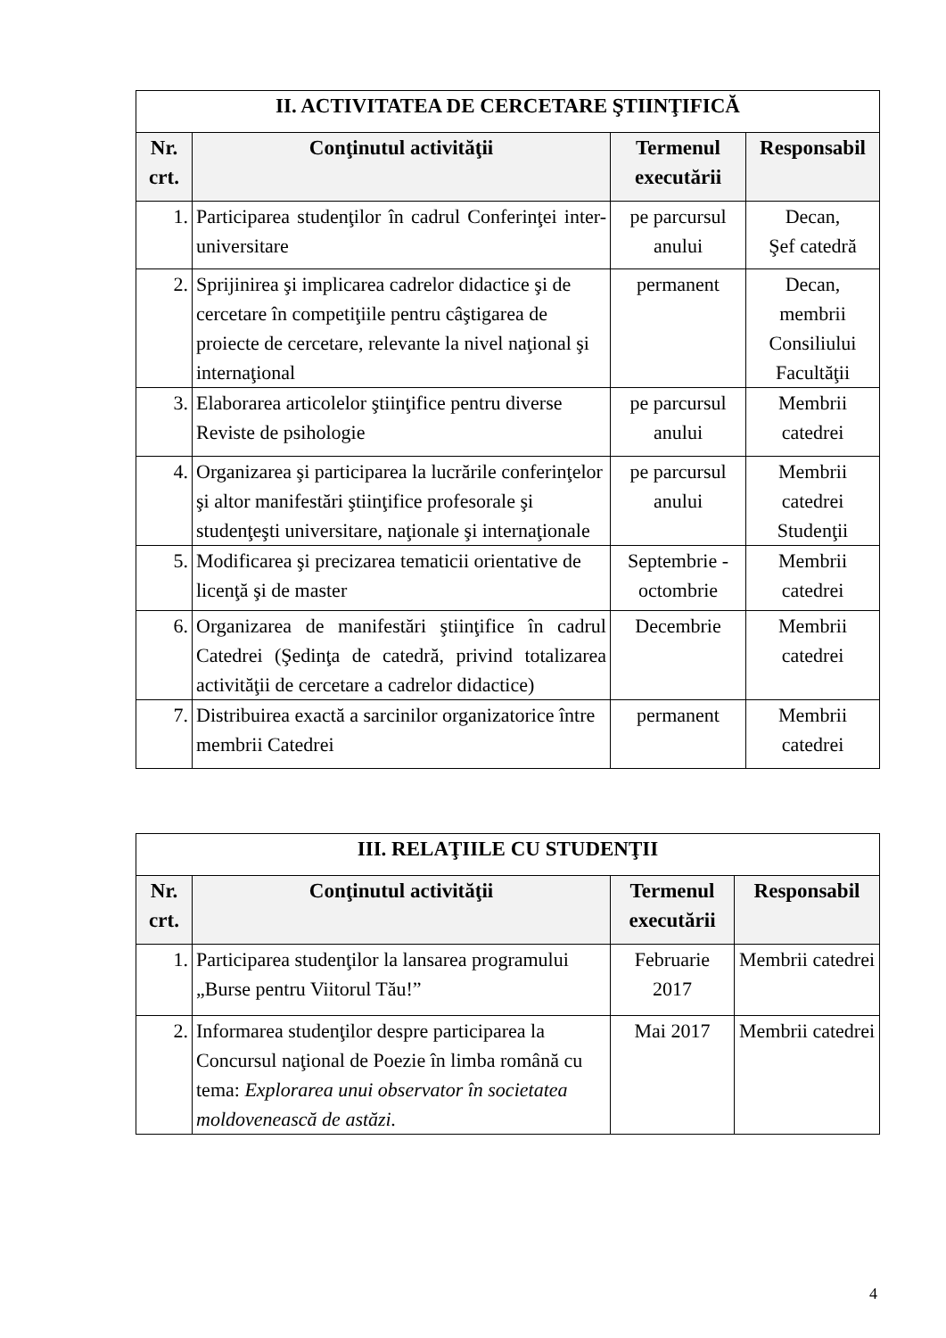| II. ACTIVITATEA DE CERCETARE ŞTIINŢIFICĂ | | | |
| Nr. crt. | Conţinutul activităţii | Termenul executării | Responsabil |
| 1. | Participarea studenţilor în cadrul Conferinţei inter-universitare | pe parcursul anului | Decan, Şef catedră |
| 2. | Sprijinirea şi implicarea cadrelor didactice şi de cercetare în competiţiile pentru câştigarea de proiecte de cercetare, relevante la nivel naţional şi internaţional | permanent | Decan, membrii Consiliului Facultăţii |
| 3. | Elaborarea articolelor ştiinţifice pentru diverse Reviste de psihologie | pe parcursul anului | Membrii catedrei |
| 4. | Organizarea şi participarea la lucrările conferinţelor şi altor manifestări ştiinţifice profesorale şi studenţeşti universitare, naţionale şi internaţionale | pe parcursul anului | Membrii catedrei Studenţii |
| 5. | Modificarea şi precizarea tematicii orientative de licenţă şi de master | Septembrie -octombrie | Membrii catedrei |
| 6. | Organizarea de manifestări ştiinţifice în cadrul Catedrei (Şedinţa de catedră, privind totalizarea activităţii de cercetare a cadrelor didactice) | Decembrie | Membrii catedrei |
| 7. | Distribuirea exactă a sarcinilor organizatorice între membrii Catedrei | permanent | Membrii catedrei |
| III. RELAŢIILE CU STUDENŢII | | | |
| Nr. crt. | Conţinutul activităţii | Termenul executării | Responsabil |
| 1. | Participarea studenţilor la lansarea programului „Burse pentru Viitorul Tău!” | Februarie 2017 | Membrii catedrei |
| 2. | Informarea studenţilor despre participarea la Concursul naţional de Poezie în limba română cu tema: Explorarea unui observator în societatea moldovenească de astăzi. | Mai 2017 | Membrii catedrei |
4